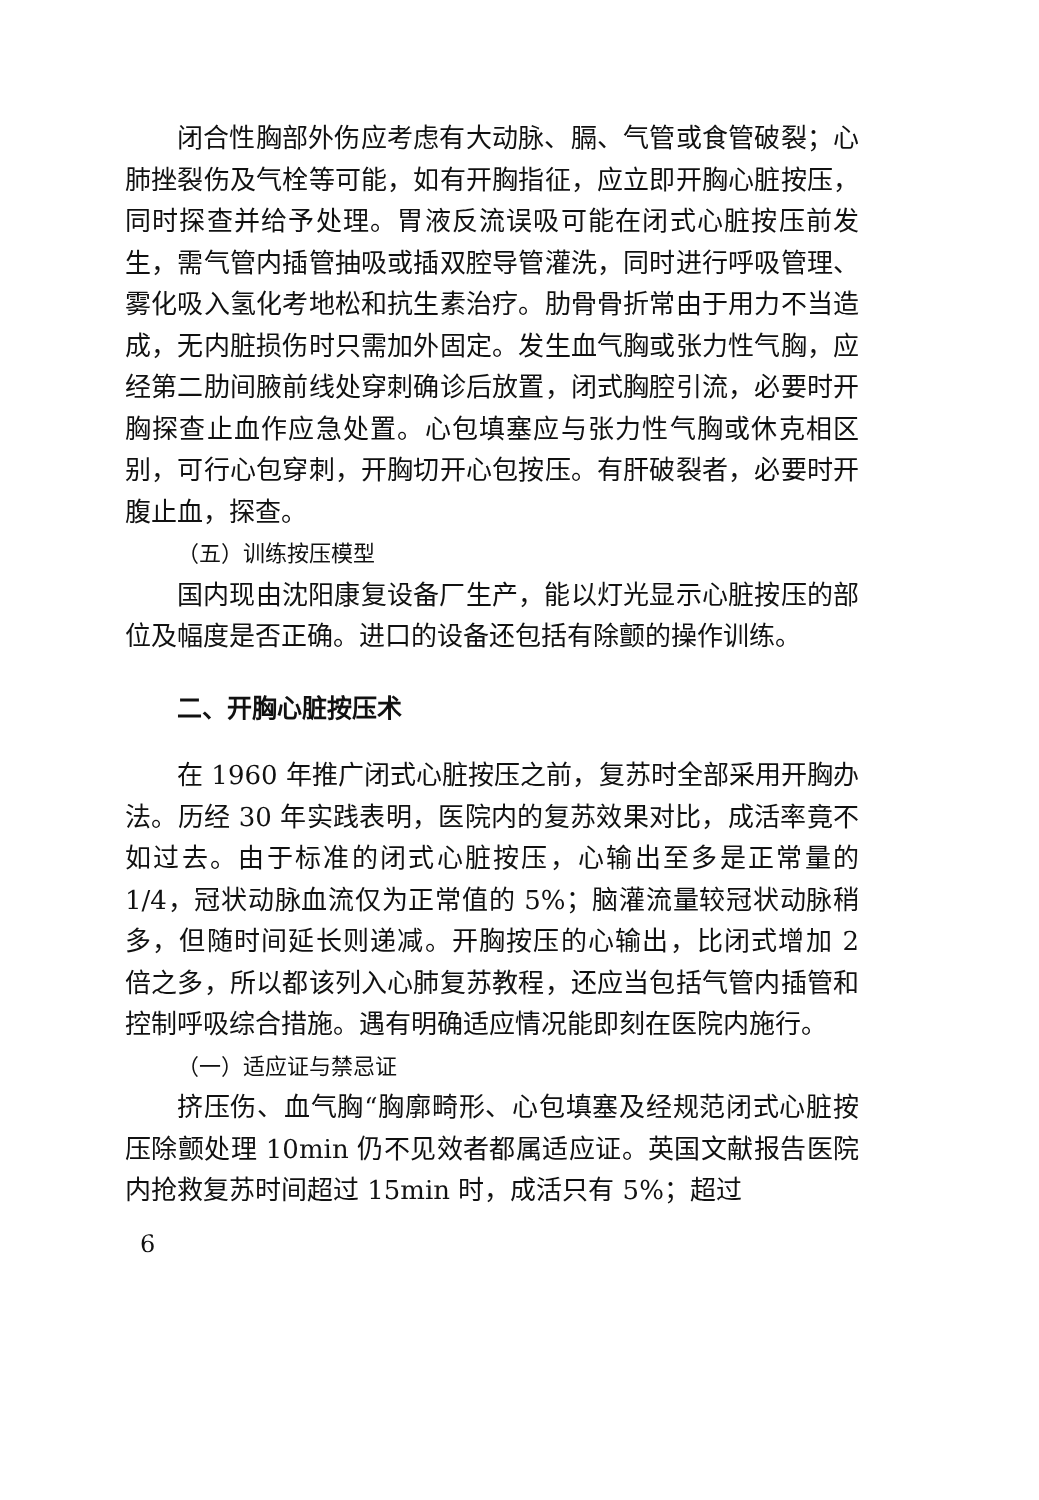闭合性胸部外伤应考虑有大动脉、膈、气管或食管破裂；心肺挫裂伤及气栓等可能，如有开胸指征，应立即开胸心脏按压，同时探查并给予处理。胃液反流误吸可能在闭式心脏按压前发生，需气管内插管抽吸或插双腔导管灌洗，同时进行呼吸管理、雾化吸入氢化考地松和抗生素治疗。肋骨骨折常由于用力不当造成，无内脏损伤时只需加外固定。发生血气胸或张力性气胸，应经第二肋间腋前线处穿刺确诊后放置，闭式胸腔引流，必要时开胸探查止血作应急处置。心包填塞应与张力性气胸或休克相区别，可行心包穿刺，开胸切开心包按压。有肝破裂者，必要时开腹止血，探查。
（五）训练按压模型
国内现由沈阳康复设备厂生产，能以灯光显示心脏按压的部位及幅度是否正确。进口的设备还包括有除颤的操作训练。
二、开胸心脏按压术
在 1960 年推广闭式心脏按压之前，复苏时全部采用开胸办法。历经 30 年实践表明，医院内的复苏效果对比，成活率竟不如过去。由于标准的闭式心脏按压，心输出至多是正常量的 1/4，冠状动脉血流仅为正常值的 5%；脑灌流量较冠状动脉稍多，但随时间延长则递减。开胸按压的心输出，比闭式增加 2 倍之多，所以都该列入心肺复苏教程，还应当包括气管内插管和控制呼吸综合措施。遇有明确适应情况能即刻在医院内施行。
（一）适应证与禁忌证
挤压伤、血气胸“胸廓畸形、心包填塞及经规范闭式心脏按压除颤处理 10min 仍不见效者都属适应证。英国文献报告医院内抢救复苏时间超过 15min 时，成活只有 5%；超过
6